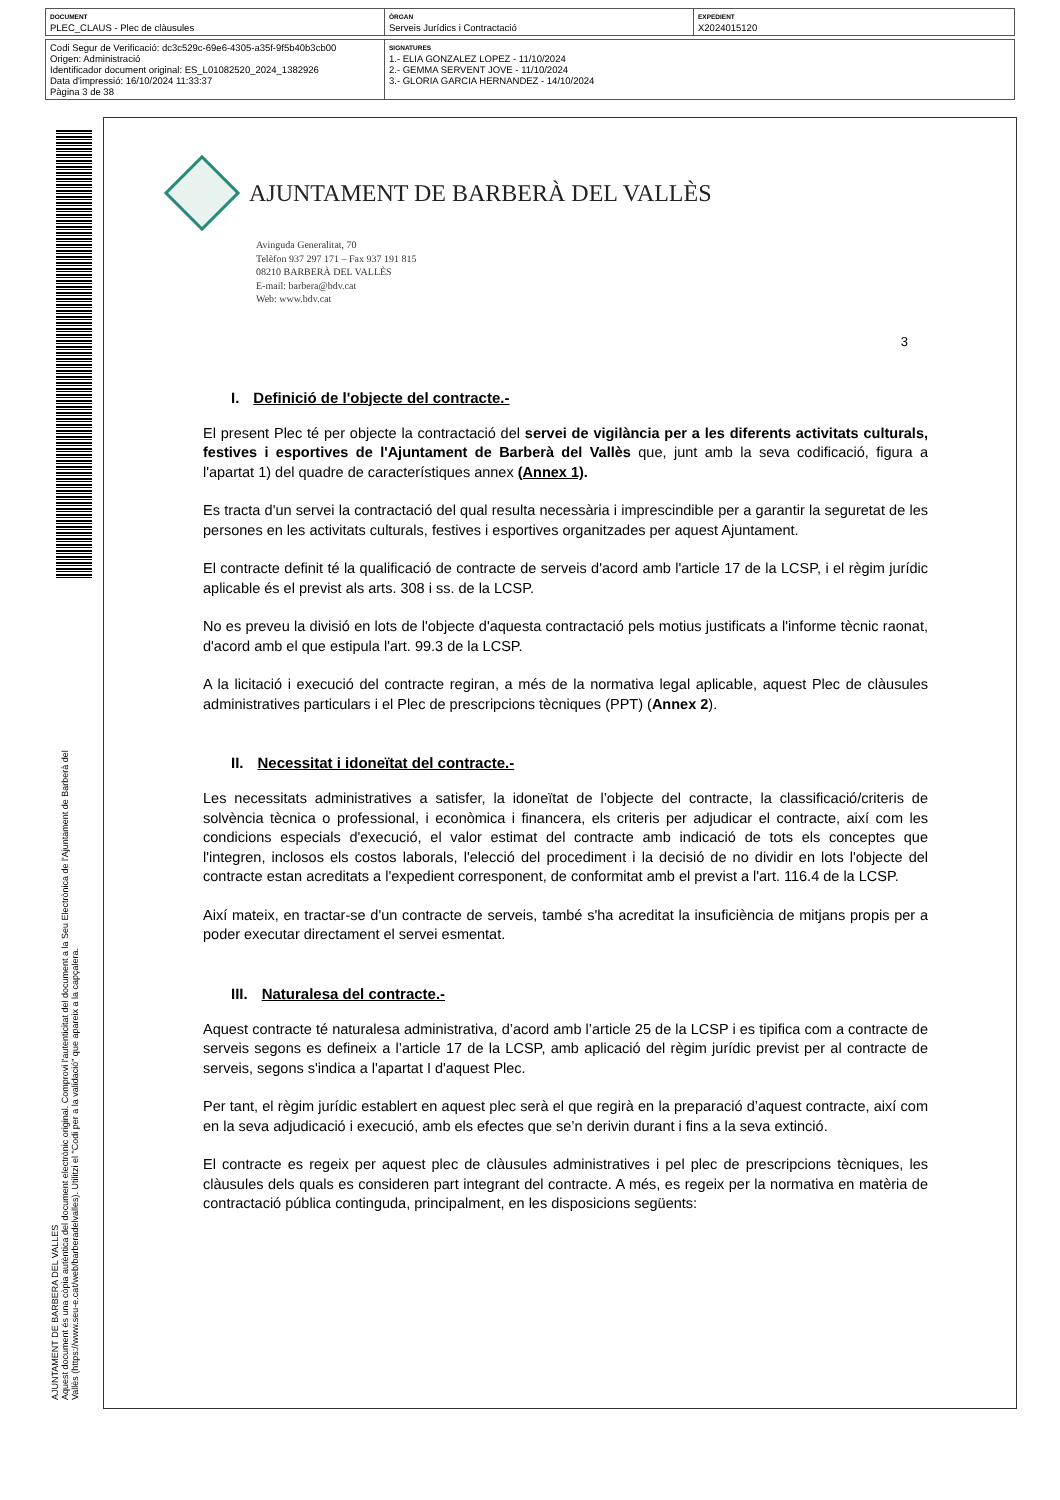| DOCUMENT PLEC_CLAUS - Plec de clàusules | ÒRGAN Serveis Jurídics i Contractació | EXPEDIENT X2024015120 |
| Codi Segur de Verificació: dc3c529c-69e6-4305-a35f-9f5b40b3cb00 Origen: Administració Identificador document original: ES_L01082520_2024_1382926 Data d'impressió: 16/10/2024 11:33:37 Pàgina 3 de 38 | SIGNATURES 1.- ELIA GONZALEZ LOPEZ - 11/10/2024 2.- GEMMA SERVENT JOVE - 11/10/2024 3.- GLORIA GARCIA HERNANDEZ - 14/10/2024 |
AJUNTAMENT DE BARBERA DEL VALLES
Aquest document és una còpia autèntica del document electrònic original. Comprovi l'autenticitat del document a la Seu Electrònica de l'Ajuntament de Barberà del Vallès (https://www.seu-e.cat/web/barberadelvalles). Utilitzi el "Codi per a la validació" que apareix a la capçalera.
AJUNTAMENT DE BARBERÀ DEL VALLÈS
Avinguda Generalitat, 70
Telèfon 937 297 171 – Fax 937 191 815
08210 BARBERÀ DEL VALLÈS
E-mail: barbera@bdv.cat
Web: www.bdv.cat
3
I. Definició de l'objecte del contracte.-
El present Plec té per objecte la contractació del servei de vigilància per a les diferents activitats culturals, festives i esportives de l'Ajuntament de Barberà del Vallès que, junt amb la seva codificació, figura a l'apartat 1) del quadre de característiques annex (Annex 1).
Es tracta d'un servei la contractació del qual resulta necessària i imprescindible per a garantir la seguretat de les persones en les activitats culturals, festives i esportives organitzades per aquest Ajuntament.
El contracte definit té la qualificació de contracte de serveis d'acord amb l'article 17 de la LCSP, i el règim jurídic aplicable és el previst als arts. 308 i ss. de la LCSP.
No es preveu la divisió en lots de l'objecte d'aquesta contractació pels motius justificats a l'informe tècnic raonat, d'acord amb el que estipula l'art. 99.3 de la LCSP.
A la licitació i execució del contracte regiran, a més de la normativa legal aplicable, aquest Plec de clàusules administratives particulars i el Plec de prescripcions tècniques (PPT) (Annex 2).
II. Necessitat i idoneïtat del contracte.-
Les necessitats administratives a satisfer, la idoneïtat de l’objecte del contracte, la classificació/criteris de solvència tècnica o professional, i econòmica i financera, els criteris per adjudicar el contracte, així com les condicions especials d'execució, el valor estimat del contracte amb indicació de tots els conceptes que l'integren, inclosos els costos laborals, l'elecció del procediment i la decisió de no dividir en lots l'objecte del contracte estan acreditats a l'expedient corresponent, de conformitat amb el previst a l'art. 116.4 de la LCSP.
Així mateix, en tractar-se d'un contracte de serveis, també s'ha acreditat la insuficiència de mitjans propis per a poder executar directament el servei esmentat.
III. Naturalesa del contracte.-
Aquest contracte té naturalesa administrativa, d’acord amb l’article 25 de la LCSP i es tipifica com a contracte de serveis segons es defineix a l’article 17 de la LCSP, amb aplicació del règim jurídic previst per al contracte de serveis, segons s'indica a l'apartat I d'aquest Plec.
Per tant, el règim jurídic establert en aquest plec serà el que regirà en la preparació d’aquest contracte, així com en la seva adjudicació i execució, amb els efectes que se’n derivin durant i fins a la seva extinció.
El contracte es regeix per aquest plec de clàusules administratives i pel plec de prescripcions tècniques, les clàusules dels quals es consideren part integrant del contracte. A més, es regeix per la normativa en matèria de contractació pública continguda, principalment, en les disposicions següents: